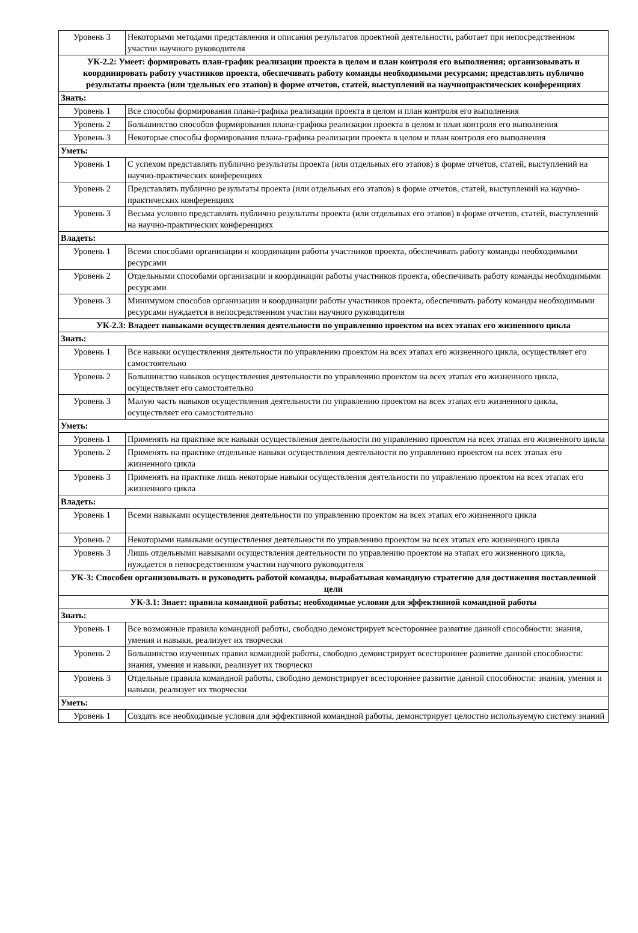| Уровень 3 | Некоторыми методами представления и описания результатов проектной деятельности, работает при непосредственном участии научного руководителя |
| УК-2.2: Умеет: формировать план-график реализации проекта в целом и план контроля его выполнения; организовывать и координировать работу участников проекта, обеспечивать работу команды необходимыми ресурсами; представлять публично результаты проекта (или тдельных его этапов) в форме отчетов, статей, выступлений на научнопрактических конференциях | |
| Знать: | |
| Уровень 1 | Все способы формирования плана-графика реализации проекта в целом и план контроля его выполнения |
| Уровень 2 | Большинство способов формирования плана-графика реализации проекта в целом и план контроля его выполнения |
| Уровень 3 | Некоторые способы формирования плана-графика реализации проекта в целом и план контроля его выполнения |
| Уметь: | |
| Уровень 1 | С успехом представлять публично результаты проекта (или отдельных его этапов) в форме отчетов, статей, выступлений на научно-практических конференциях |
| Уровень 2 | Представлять публично результаты проекта (или отдельных его этапов) в форме отчетов, статей, выступлений на научно-практических конференциях |
| Уровень 3 | Весьма условно представлять публично результаты проекта (или отдельных его этапов) в форме отчетов, статей, выступлений на научно-практических конференциях |
| Владеть: | |
| Уровень 1 | Всеми способами организации и координации работы участников проекта, обеспечивать работу команды необходимыми ресурсами |
| Уровень 2 | Отдельными способами организации и координации работы участников проекта, обеспечивать работу команды необходимыми ресурсами |
| Уровень 3 | Минимумом способов организации и координации работы участников проекта, обеспечивать работу команды необходимыми ресурсами нуждается в непосредственном участии научного руководителя |
| УК-2.3: Владеет навыками осуществления деятельности по управлению проектом на всех этапах его жизненного цикла | |
| Знать: | |
| Уровень 1 | Все навыки осуществления деятельности по управлению проектом на всех этапах его жизненного цикла, осуществляет его самостоятельно |
| Уровень 2 | Большинство навыков осуществления деятельности по управлению проектом на всех этапах его жизненного цикла, осуществляет его самостоятельно |
| Уровень 3 | Малую часть навыков осуществления деятельности по управлению проектом на всех этапах его жизненного цикла, осуществляет его самостоятельно |
| Уметь: | |
| Уровень 1 | Применять на практике все навыки осуществления деятельности по управлению проектом на всех этапах его жизненного цикла |
| Уровень 2 | Применять на практике отдельные навыки осуществления деятельности по управлению проектом на всех этапах его жизненного цикла |
| Уровень 3 | Применять на практике лишь некоторые навыки осуществления деятельности по управлению проектом на всех этапах его жизненного цикла |
| Владеть: | |
| Уровень 1 | Всеми навыками осуществления деятельности по управлению проектом на всех этапах его жизненного цикла |
| Уровень 2 | Некоторыми навыками осуществления деятельности по управлению проектом на всех этапах его жизненного цикла |
| Уровень 3 | Лишь отдельными навыками осуществления деятельности по управлению проектом на этапах его жизненного цикла, нуждается в непосредственном участии научного руководителя |
| УК-3: Способен организовывать и руководить работой команды, вырабатывая командную стратегию для достижения поставленной цели | |
| УК-3.1: Знает: правила командной работы; необходимые условия для эффективной командной работы | |
| Знать: | |
| Уровень 1 | Все возможные правила командной работы, свободно демонстрирует всестороннее развитие данной способности: знания, умения и навыки, реализует их творчески |
| Уровень 2 | Большинство изученных правил командной работы, свободно демонстрирует всестороннее развитие данной способности: знания, умения и навыки, реализует их творчески |
| Уровень 3 | Отдельные правила командной работы, свободно демонстрирует всестороннее развитие данной способности: знания, умения и навыки, реализует их творчески |
| Уметь: | |
| Уровень 1 | Создать все необходимые условия для эффективной командной работы, демонстрирует целостно используемую систему знаний |